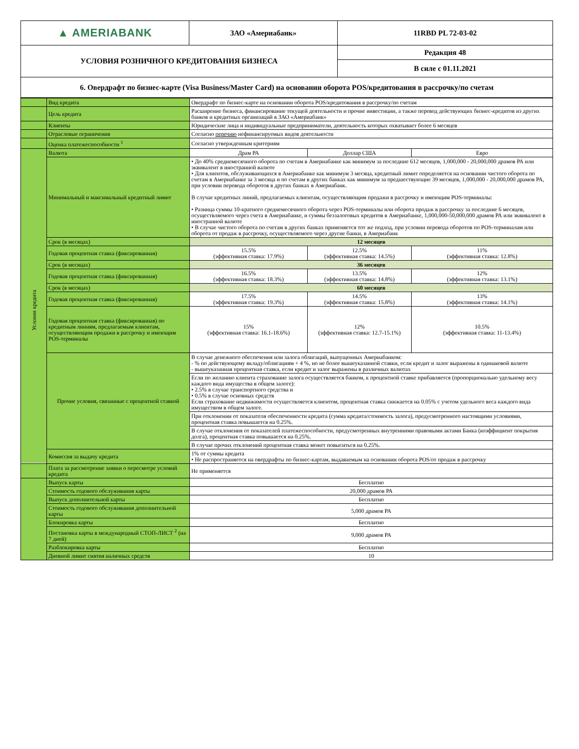| ▲ AMERIABANK | ЗАО «Америабанк» | 11RBD PL 72-03-02 |
| УСЛОВИЯ РОЗНИЧНОГО КРЕДИТОВАНИЯ БИЗНЕСА | | Редакция 48 |
| | | В силе с 01.11.2021 |
| 6. Овердрафт по бизнес-карте (Visa Business/Master Card) на основании оборота POS/кредитования в рассрочку/по счетам | | |
| | Вид кредита | Овердрафт по бизнес-карте на основании оборота POS/кредитования в рассрочку/по счетам | | |
| | Цель кредита | Расширение бизнеса, финансирование текущей деятельности и прочие инвестиции, а также перевод действующих бизнес-кредитов из других банков и кредитных организаций в ЗАО «Америабанк» | | |
| | Клиенты | Юридические лица и индивидуальные предприниматели, деятельность которых охватывает более 6 месяцев | | |
| | Отраслевые ограничения | Согласно перечню нефинансируемых видов деятельности | | |
| | Оценка платежеспособности <sup>1</sup> | Согласно утвержденным критериям | | |
| | Валюта | Драм РА | Доллар США | Евро |
| Условия кредита | Минимальный и максимальный кредитный лимит | • До 40% среднемесячного оборота по счетам в Америабанке как минимум за последние 612 месяцев, 1,000,000 - 20,000,000 драмов РА или эквивалент в иностранной валюте • Для клиентов, обслуживающихся в Америабанке как минимум 3 месяца, кредитный лимит определяется на основании чистого оборота по счетам в Америабанке за 3 месяца и по счетам в других банках как минимум за предшествующие 39 месяцев, 1,000,000 - 20,000,000 драмов РА, при условии перевода оборотов в других банках в Америабанк. В случае кредитных линий, предлагаемых клиентам, осуществляющим продажи в рассрочку и имеющим POS-терминалы: • Разница суммы 10-кратного среднемесячного оборота через POS-терминалы или оборота продаж в рассрочку за последние 6 месяцев, осуществляемого через счета в Америабанке, и суммы беззалоговых кредитов в Америабанке, 1,000,000-50,000,000 драмов РА или эквивалент в иностранной валюте • В случае чистого оборота по счетам в других банках применяется тот же подход, при условии перевода оборотов по POS-терминалам или оборота от продаж в рассрочку, осуществляемого через другие банки, в Америабанк | | |
| | Срок (в месяцах) | 12 месяцев | | |
| | Годовая процентная ставка (фиксированная) | 15.5% (эффективная ставка: 17.9%) | 12.5% (эффективная ставка: 14.5%) | 11% (эффективная ставка: 12.8%) |
| | Срок (в месяцах) | 36 месяцев | | |
| | Годовая процентная ставка (фиксированная) | 16.5% (эффективная ставка: 18.3%) | 13.5% (эффективная ставка: 14.8%) | 12% (эффективная ставка: 13.1%) |
| | Срок (в месяцах) | 60 месяцев | | |
| | Годовая процентная ставка (фиксированная) | 17.5% (эффективная ставка: 19.3%) | 14.5% (эффективная ставка: 15.8%) | 13% (эффективная ставка: 14.1%) |
| | Годовая процентная ставка (фиксированная) по кредитным линиям, предлагаемым клиентам, осуществляющим продажи в рассрочку и имеющим POS-терминалы | 15% (эффективная ставка: 16.1-18.6%) | 12% (эффективная ставка: 12.7-15.1%) | 10.5% (эффективная ставка: 11-13.4%) |
| | Прочие условия, связанные с процентной ставкой | В случае денежного обеспечения или залога облигаций, выпущенных Америабанком: - % по действующему вкладу/облигациям + 4 %, но не более вышеуказанной ставки, если кредит и залог выражены в одинаковой валюте - вышеуказанная процентная ставка, если кредит и залог выражены в различных валютах | | |
| | | Если по желанию клиента страхование залога осуществляется банком, к процентной ставке прибавляется (пропорционально удельному весу каждого вида имущества в общем залоге): • 2.5% в случае транспортного средства и • 0.5% в случае основных средств Если страхование недвижимости осуществляется клиентом, процентная ставка снижается на 0.05% с учетом удельного веса каждого вида имуществом в общем залоге. | | |
| | | При отклонении от показателя обеспеченности кредита (сумма кредита/стоимость залога), предусмотренного настоящими условиями, процентная ставка повышается на 0.25%. | | |
| | | В случае отклонения от показателей платежеспособности, предусмотренных внутренними правовыми актами Банка (коэффициент покрытия долга), процентная ставка повышается на 0.25%. | | |
| | | В случае прочих отклонений процентная ставка может повыситься на 0.25%. | | |
| | Комиссия за выдачу кредита | 1% от суммы кредита • Не распространяется на овердрафты по бизнес-картам, выдаваемым на основании оборота POS/от продаж в рассрочку | | |
| | Плата за рассмотрение заявки о пересмотре условий кредита | Не применяется | | |
| | Выпуск карты | Бесплатно | | |
| | Стоимость годового обслуживания карты | 20,000 драмов РА | | |
| | Выпуск дополнительной карты | Бесплатно | | |
| | Стоимость годового обслуживания дополнительной карты | 5,000 драмов РА | | |
| | Блокировка карты | Бесплатно | | |
| | Постановка карты в международный СТОП-ЛИСТ <sup>2</sup> (на 7 дней) | 9,000 драмов РА | | |
| | Разблокировка карты | Бесплатно | | |
| | Дневной лимит снятия наличных средств | 10 | | |